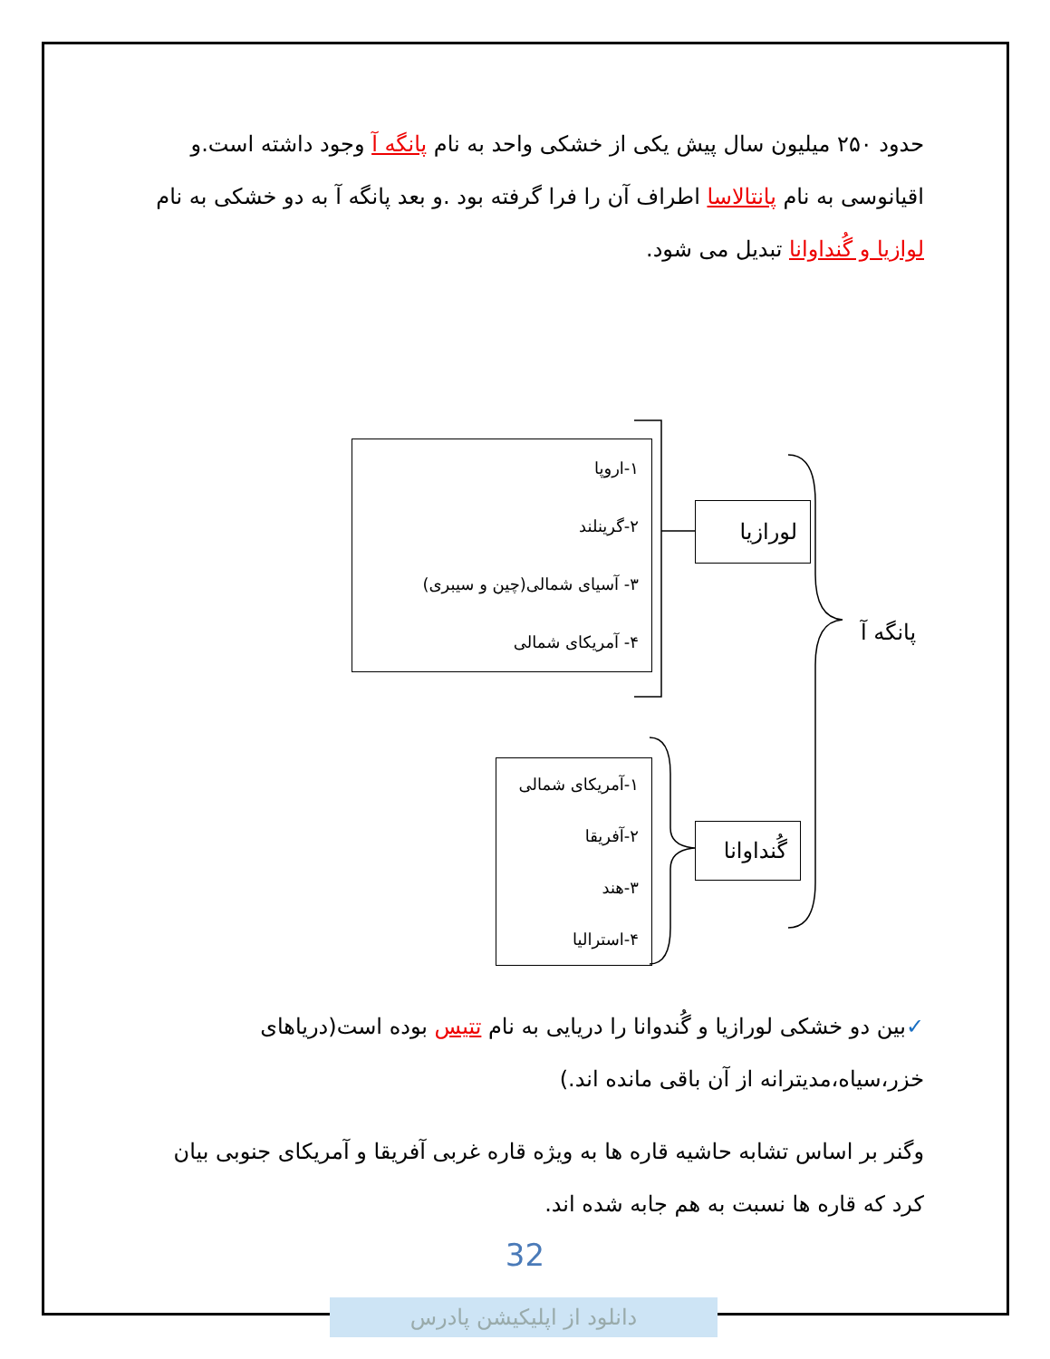حدود ۲۵۰ میلیون سال پیش یکی از خشکی واحد به نام پانگه آ وجود داشته است.و اقیانوسی به نام پانتالاسا اطراف آن را فرا گرفته بود .و بعد پانگه آ به دو خشکی به نام لوازیا و گُنداوانا تبدیل می شود.
پانگه آ
لورازیا
گُنداوانا
۱-اروپا
۲-گرینلند
۳- آسیای شمالی(چین و سیبری)
۴- آمریکای شمالی
۱-آمریکای شمالی
۲-آفریقا
۳-هند
۴-استرالیا
✓بین دو خشکی لورازیا و گُندوانا را دریایی به نام تتیس بوده است(دریاهای خزر،سیاه،مدیترانه از آن باقی مانده اند.)
وگنر بر اساس تشابه حاشیه قاره ها به ویژه قاره غربی آفریقا و آمریکای جنوبی بیان کرد که قاره ها نسبت به هم جابه شده اند.
32
دانلود از اپلیکیشن پادرس